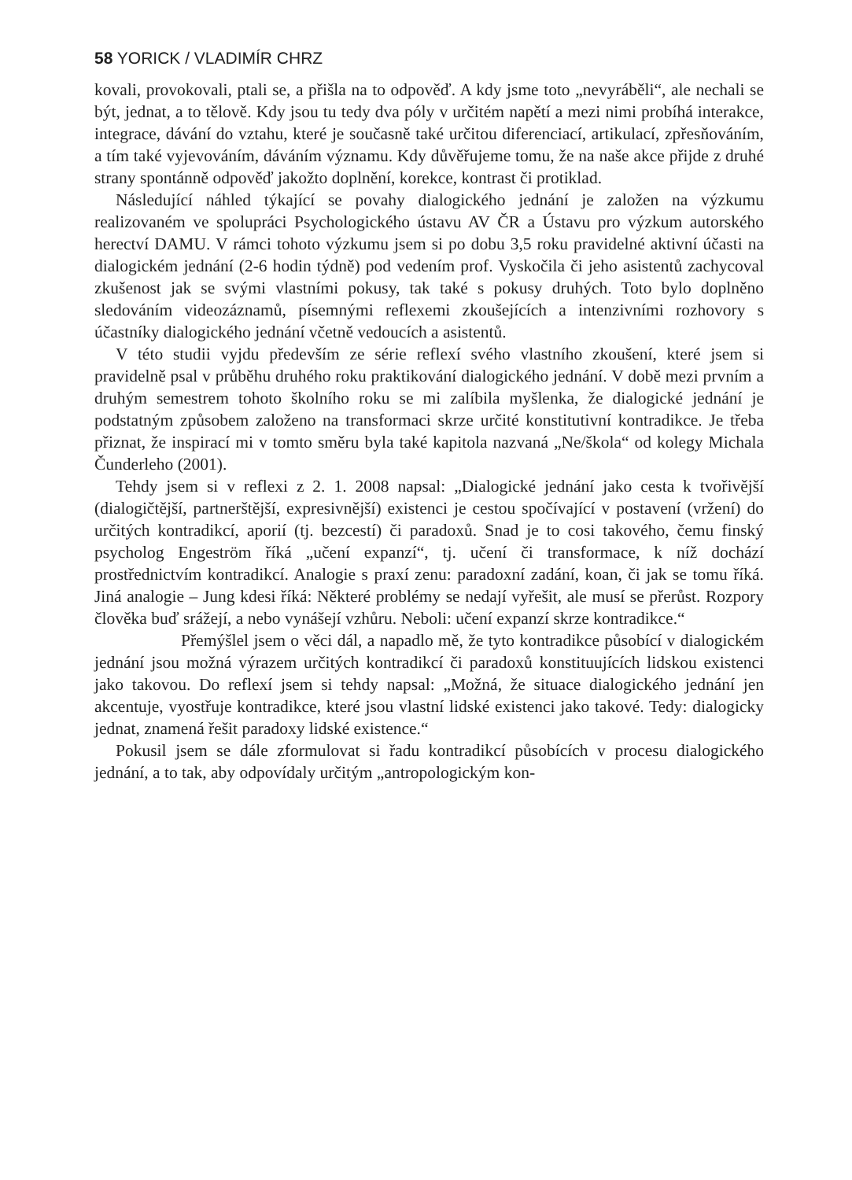58 YORICK / VLADIMÍR CHRZ
kovali, provokovali, ptali se, a přišla na to odpověď. A kdy jsme toto „nevyrá­běli“, ale nechali se být, jednat, a to tělově. Kdy jsou tu tedy dva póly v urči­tém napětí a mezi nimi probíhá interakce, integrace, dávání do vztahu, které je současně také určitou diferenciací, artikulací, zpřesňováním, a tím také vy­jevováním, dáváním významu. Kdy důvěřujeme tomu, že na naše akce při­jde z druhé strany spontánně odpověď jakožto doplnění, korekce, kontrast či protiklad.
Následující náhled týkající se povahy dialogického jednání je založen na výzkumu realizovaném ve spolupráci Psychologického ústavu AV ČR a Ústa­vu pro výzkum autorského herectví DAMU. V rámci tohoto výzkumu jsem si po dobu 3,5 roku pravidelné aktivní účasti na dialogickém jednání (2-6 hodin týdně) pod vedením prof. Vyskočila či jeho asistentů zachycoval zkušenost jak se svými vlastními pokusy, tak také s pokusy druhých. Toto bylo doplněno sledováním videozáznamů, písemnými reflexemi zkoušejících a intenzivními rozhovory s účastníky dialogického jednání včetně vedoucích a asistentů.
V této studii vyjdu především ze série reflexí svého vlastního zkoušení, kte­ré jsem si pravidelně psal v průběhu druhého roku praktikování dialogického jednání. V době mezi prvním a druhým semestrem tohoto školního roku se mi zalíbila myšlenka, že dialogické jednání je podstatným způsobem založe­no na transformaci skrze určité konstitutivní kontradikce. Je třeba přiznat, že inspirací mi v tomto směru byla také kapitola nazvaná „Ne/škola“ od kolegy Michala Čunderleho (2001).
Tehdy jsem si v reflexi z 2. 1. 2008 napsal: „Dialogické jednání jako ces­ta k tvořivější (dialogičtější, partnerštější, expresivnější) existenci je cestou spočívající v postavení (vržení) do určitých kontradikcí, aporií (tj. bezcestí) či paradoxů. Snad je to cosi takového, čemu finský psycholog Engeström říká „učení expanzí“, tj. učení či transformace, k níž dochází prostřednictvím kon­tradikcí. Analogie s praxí zenu: paradoxní zadání, koan, či jak se tomu říká. Jiná analogie – Jung kdesi říká: Některé problémy se nedají vyřešit, ale musí se přerůst. Rozpory člověka buď srážejí, a nebo vynášejí vzhůru. Neboli: učení expanzí skrze kontradikce.“
Přemýšlel jsem o věci dál, a napadlo mě, že tyto kontradikce působící v dialogickém jednání jsou možná výrazem určitých kontradikcí či paradoxů konstituujících lidskou existenci jako takovou. Do reflexí jsem si tehdy napsal: „Možná, že situace dialogického jednání jen akcentuje, vyostřuje kontradikce, které jsou vlastní lidské existenci jako takové. Tedy: dialogicky jednat, zname­ná řešit paradoxy lidské existence.“
Pokusil jsem se dále zformulovat si řadu kontradikcí působících v procesu dialogického jednání, a to tak, aby odpovídaly určitým „antropologickým kon-